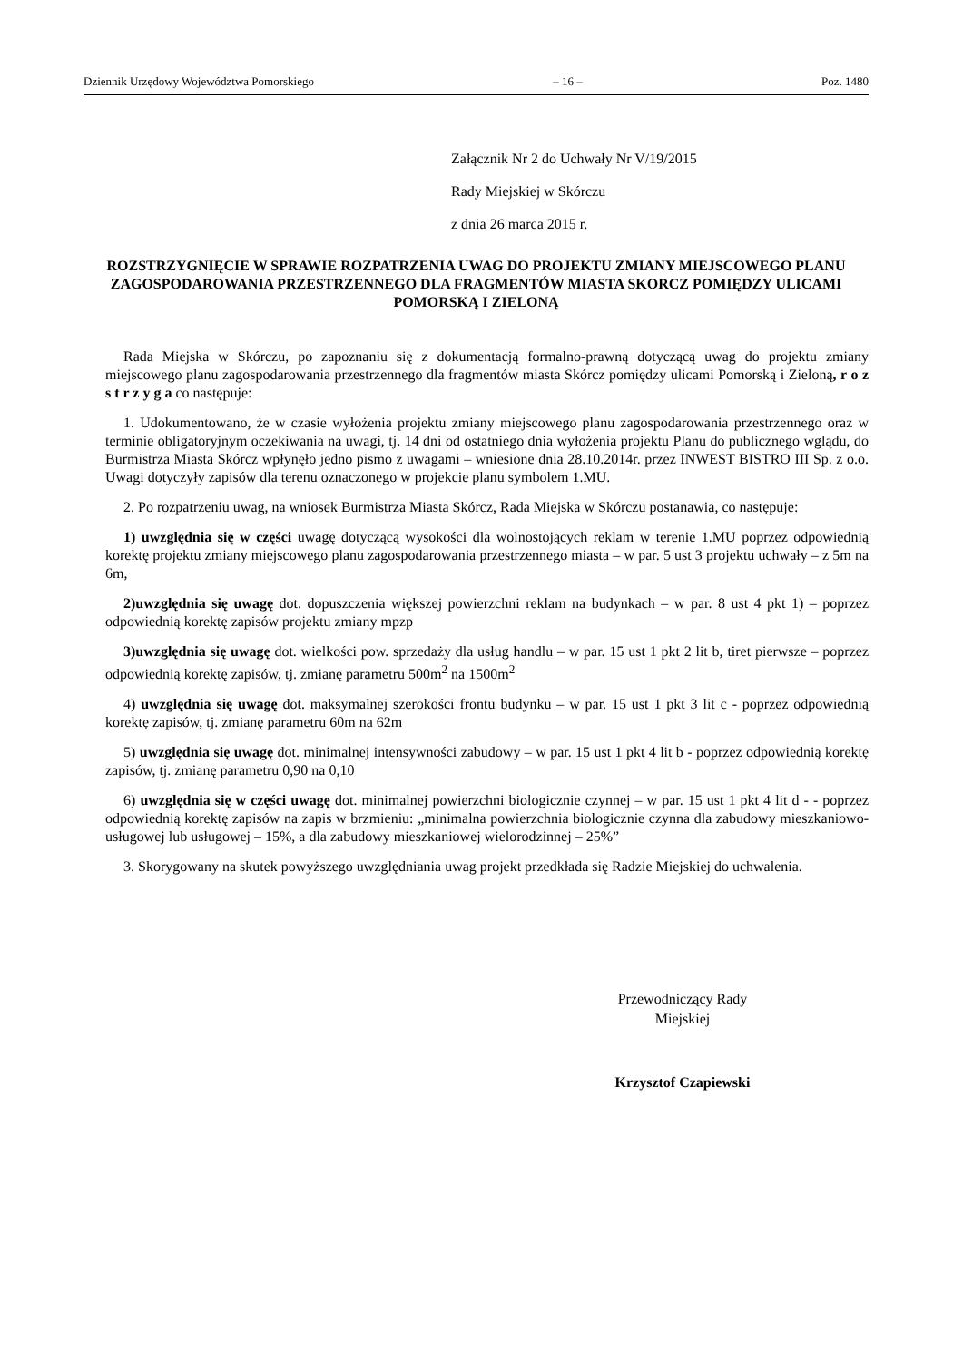Dziennik Urzędowy Województwa Pomorskiego – 16 – Poz. 1480
Załącznik Nr 2 do Uchwały Nr V/19/2015
Rady Miejskiej w Skórczu
z dnia 26 marca 2015 r.
ROZSTRZYGNIĘCIE W SPRAWIE ROZPATRZENIA UWAG DO PROJEKTU ZMIANY MIEJSCOWEGO PLANU ZAGOSPODAROWANIA PRZESTRZENNEGO DLA FRAGMENTÓW MIASTA SKORCZ POMIĘDZY ULICAMI POMORSKĄ I ZIELONĄ
Rada Miejska w Skórczu, po zapoznaniu się z dokumentacją formalno-prawną dotyczącą uwag do projektu zmiany miejscowego planu zagospodarowania przestrzennego dla fragmentów miasta Skórcz pomiędzy ulicami Pomorską i Zieloną, r o z s t r z y g a co następuje:
1. Udokumentowano, że w czasie wyłożenia projektu zmiany miejscowego planu zagospodarowania przestrzennego oraz w terminie obligatoryjnym oczekiwania na uwagi, tj. 14 dni od ostatniego dnia wyłożenia projektu Planu do publicznego wglądu, do Burmistrza Miasta Skórcz wpłynęło jedno pismo z uwagami – wniesione dnia 28.10.2014r. przez INWEST BISTRO III Sp. z o.o. Uwagi dotyczyły zapisów dla terenu oznaczonego w projekcie planu symbolem 1.MU.
2. Po rozpatrzeniu uwag, na wniosek Burmistrza Miasta Skórcz, Rada Miejska w Skórczu postanawia, co następuje:
1) uwzględnia się w części uwagę dotyczącą wysokości dla wolnostojących reklam w terenie 1.MU poprzez odpowiednią korektę projektu zmiany miejscowego planu zagospodarowania przestrzennego miasta – w par. 5 ust 3 projektu uchwały – z 5m na 6m,
2)uwzględnia się uwagę dot. dopuszczenia większej powierzchni reklam na budynkach – w par. 8 ust 4 pkt 1) – poprzez odpowiednią korektę zapisów projektu zmiany mpzp
3)uwzględnia się uwagę dot. wielkości pow. sprzedaży dla usług handlu – w par. 15 ust 1 pkt 2 lit b, tiret pierwsze – poprzez odpowiednią korektę zapisów, tj. zmianę parametru 500m<sup>2</sup> na 1500m<sup>2</sup>
4) uwzględnia się uwagę dot. maksymalnej szerokości frontu budynku – w par. 15 ust 1 pkt 3 lit c - poprzez odpowiednią korektę zapisów, tj. zmianę parametru 60m na 62m
5) uwzględnia się uwagę dot. minimalnej intensywności zabudowy – w par. 15 ust 1 pkt 4 lit b - poprzez odpowiednią korektę zapisów, tj. zmianę parametru 0,90 na 0,10
6) uwzględnia się w części uwagę dot. minimalnej powierzchni biologicznie czynnej – w par. 15 ust 1 pkt 4 lit d - - poprzez odpowiednią korektę zapisów na zapis w brzmieniu: „minimalna powierzchnia biologicznie czynna dla zabudowy mieszkaniowo-usługowej lub usługowej – 15%, a dla zabudowy mieszkaniowej wielorodzinnej – 25%”
3. Skorygowany na skutek powyższego uwzględniania uwag projekt przedkłada się Radzie Miejskiej do uchwalenia.
Przewodniczący Rady
Miejskiej
Krzysztof Czapiewski